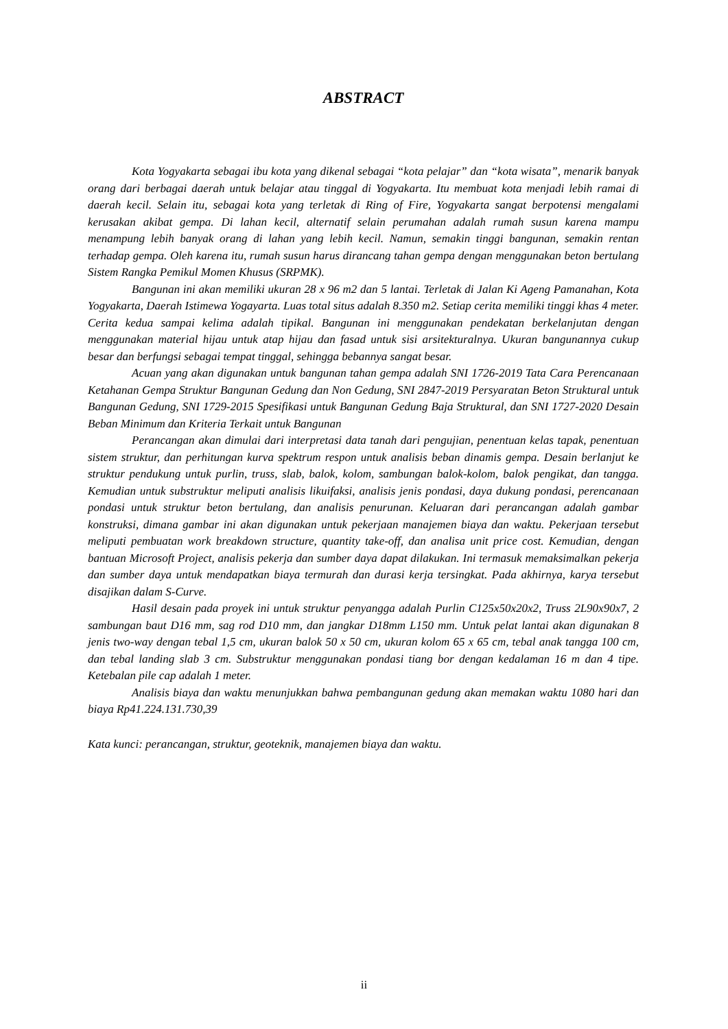ABSTRACT
Kota Yogyakarta sebagai ibu kota yang dikenal sebagai “kota pelajar” dan “kota wisata”, menarik banyak orang dari berbagai daerah untuk belajar atau tinggal di Yogyakarta. Itu membuat kota menjadi lebih ramai di daerah kecil. Selain itu, sebagai kota yang terletak di Ring of Fire, Yogyakarta sangat berpotensi mengalami kerusakan akibat gempa. Di lahan kecil, alternatif selain perumahan adalah rumah susun karena mampu menampung lebih banyak orang di lahan yang lebih kecil. Namun, semakin tinggi bangunan, semakin rentan terhadap gempa. Oleh karena itu, rumah susun harus dirancang tahan gempa dengan menggunakan beton bertulang Sistem Rangka Pemikul Momen Khusus (SRPMK).
Bangunan ini akan memiliki ukuran 28 x 96 m2 dan 5 lantai. Terletak di Jalan Ki Ageng Pamanahan, Kota Yogyakarta, Daerah Istimewa Yogayarta. Luas total situs adalah 8.350 m2. Setiap cerita memiliki tinggi khas 4 meter. Cerita kedua sampai kelima adalah tipikal. Bangunan ini menggunakan pendekatan berkelanjutan dengan menggunakan material hijau untuk atap hijau dan fasad untuk sisi arsitekturalnya. Ukuran bangunannya cukup besar dan berfungsi sebagai tempat tinggal, sehingga bebannya sangat besar.
Acuan yang akan digunakan untuk bangunan tahan gempa adalah SNI 1726-2019 Tata Cara Perencanaan Ketahanan Gempa Struktur Bangunan Gedung dan Non Gedung, SNI 2847-2019 Persyaratan Beton Struktural untuk Bangunan Gedung, SNI 1729-2015 Spesifikasi untuk Bangunan Gedung Baja Struktural, dan SNI 1727-2020 Desain Beban Minimum dan Kriteria Terkait untuk Bangunan
Perancangan akan dimulai dari interpretasi data tanah dari pengujian, penentuan kelas tapak, penentuan sistem struktur, dan perhitungan kurva spektrum respon untuk analisis beban dinamis gempa. Desain berlanjut ke struktur pendukung untuk purlin, truss, slab, balok, kolom, sambungan balok-kolom, balok pengikat, dan tangga. Kemudian untuk substruktur meliputi analisis likuifaksi, analisis jenis pondasi, daya dukung pondasi, perencanaan pondasi untuk struktur beton bertulang, dan analisis penurunan. Keluaran dari perancangan adalah gambar konstruksi, dimana gambar ini akan digunakan untuk pekerjaan manajemen biaya dan waktu. Pekerjaan tersebut meliputi pembuatan work breakdown structure, quantity take-off, dan analisa unit price cost. Kemudian, dengan bantuan Microsoft Project, analisis pekerja dan sumber daya dapat dilakukan. Ini termasuk memaksimalkan pekerja dan sumber daya untuk mendapatkan biaya termurah dan durasi kerja tersingkat. Pada akhirnya, karya tersebut disajikan dalam S-Curve.
Hasil desain pada proyek ini untuk struktur penyangga adalah Purlin C125x50x20x2, Truss 2L90x90x7, 2 sambungan baut D16 mm, sag rod D10 mm, dan jangkar D18mm L150 mm. Untuk pelat lantai akan digunakan 8 jenis two-way dengan tebal 1,5 cm, ukuran balok 50 x 50 cm, ukuran kolom 65 x 65 cm, tebal anak tangga 100 cm, dan tebal landing slab 3 cm. Substruktur menggunakan pondasi tiang bor dengan kedalaman 16 m dan 4 tipe. Ketebalan pile cap adalah 1 meter.
Analisis biaya dan waktu menunjukkan bahwa pembangunan gedung akan memakan waktu 1080 hari dan biaya Rp41.224.131.730,39
Kata kunci: perancangan, struktur, geoteknik, manajemen biaya dan waktu.
ii